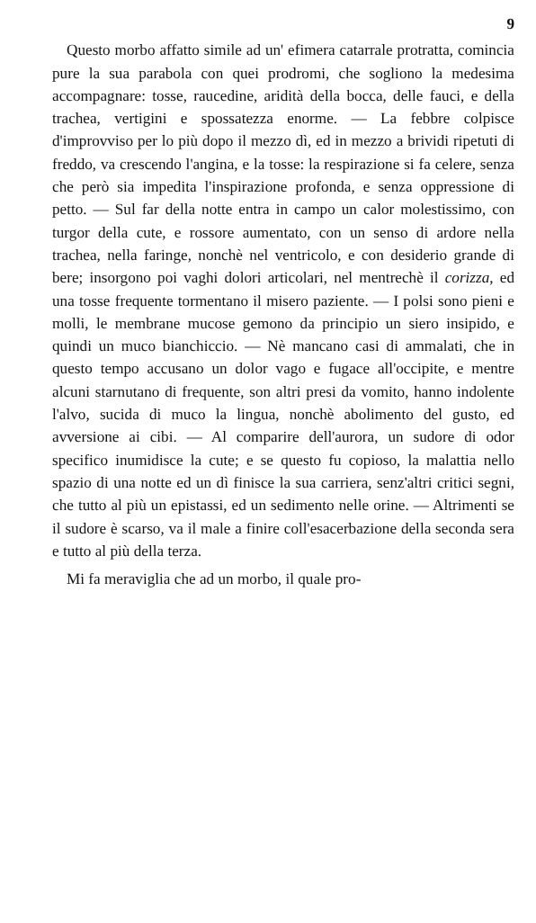9
Questo morbo affatto simile ad un' efimera catarrale protratta, comincia pure la sua parabola con quei prodromi, che sogliono la medesima accompagnare: tosse, raucedine, aridità della bocca, delle fauci, e della trachea, vertigini e spossatezza enorme. — La febbre colpisce d'improvviso per lo più dopo il mezzo dì, ed in mezzo a brividi ripetuti di freddo, va crescendo l'angina, e la tosse: la respirazione si fa celere, senza che però sia impedita l'inspirazione profonda, e senza oppressione di petto. — Sul far della notte entra in campo un calor molestissimo, con turgor della cute, e rossore aumentato, con un senso di ardore nella trachea, nella faringe, nonchè nel ventricolo, e con desiderio grande di bere; insorgono poi vaghi dolori articolari, nel mentrechè il corizza, ed una tosse frequente tormentano il misero paziente. — I polsi sono pieni e molli, le membrane mucose gemono da principio un siero insipido, e quindi un muco bianchiccio. — Nè mancano casi di ammalati, che in questo tempo accusano un dolor vago e fugace all'occipite, e mentre alcuni starnutano di frequente, son altri presi da vomito, hanno indolente l'alvo, sucida di muco la lingua, nonchè abolimento del gusto, ed avversione ai cibi. — Al comparire dell'aurora, un sudore di odor specifico inumidisce la cute; e se questo fu copioso, la malattia nello spazio di una notte ed un dì finisce la sua carriera, senz'altri critici segni, che tutto al più un epistassi, ed un sedimento nelle orine. — Altrimenti se il sudore è scarso, va il male a finire coll'esacerbazione della seconda sera e tutto al più della terza.
Mi fa meraviglia che ad un morbo, il quale pro-